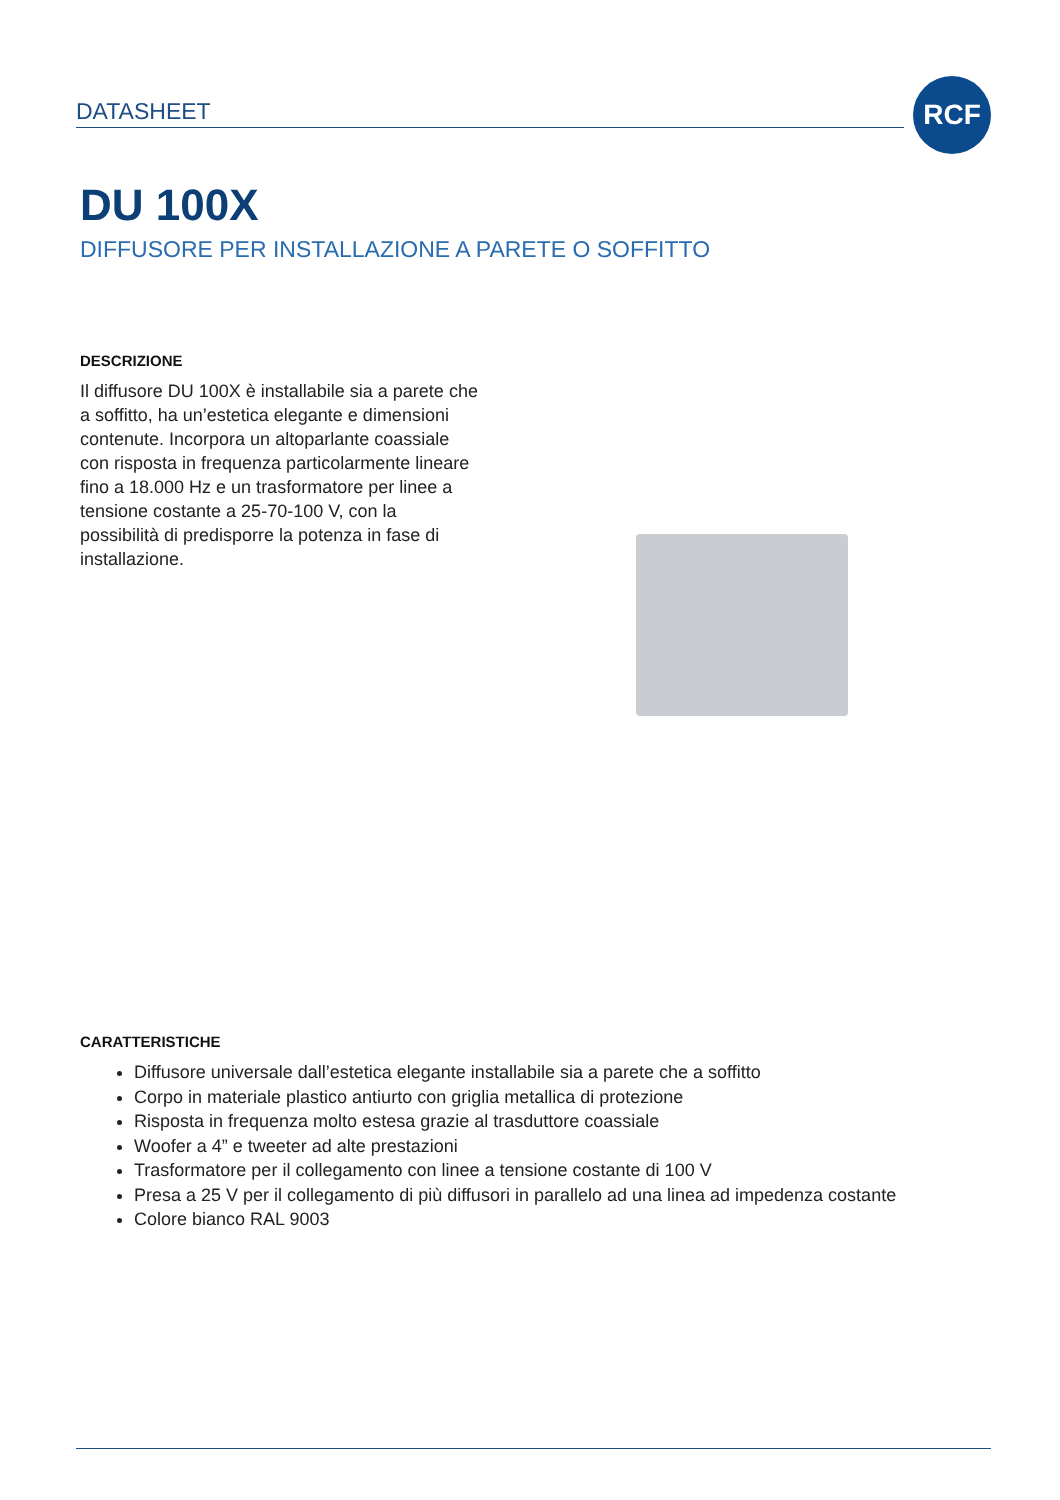DATASHEET
RCF
DU 100X
DIFFUSORE PER INSTALLAZIONE A PARETE O SOFFITTO
DESCRIZIONE
Il diffusore DU 100X è installabile sia a parete che a soffitto, ha un’estetica elegante e dimensioni contenute. Incorpora un altoparlante coassiale con risposta in frequenza particolarmente lineare fino a 18.000 Hz e un trasformatore per linee a tensione costante a 25-70-100 V, con la possibilità di predisporre la potenza in fase di installazione.
CARATTERISTICHE
Diffusore universale dall’estetica elegante installabile sia a parete che a soffitto
Corpo in materiale plastico antiurto con griglia metallica di protezione
Risposta in frequenza molto estesa grazie al trasduttore coassiale
Woofer a 4” e tweeter ad alte prestazioni
Trasformatore per il collegamento con linee a tensione costante di 100 V
Presa a 25 V per il collegamento di più diffusori in parallelo ad una linea ad impedenza costante
Colore bianco RAL 9003